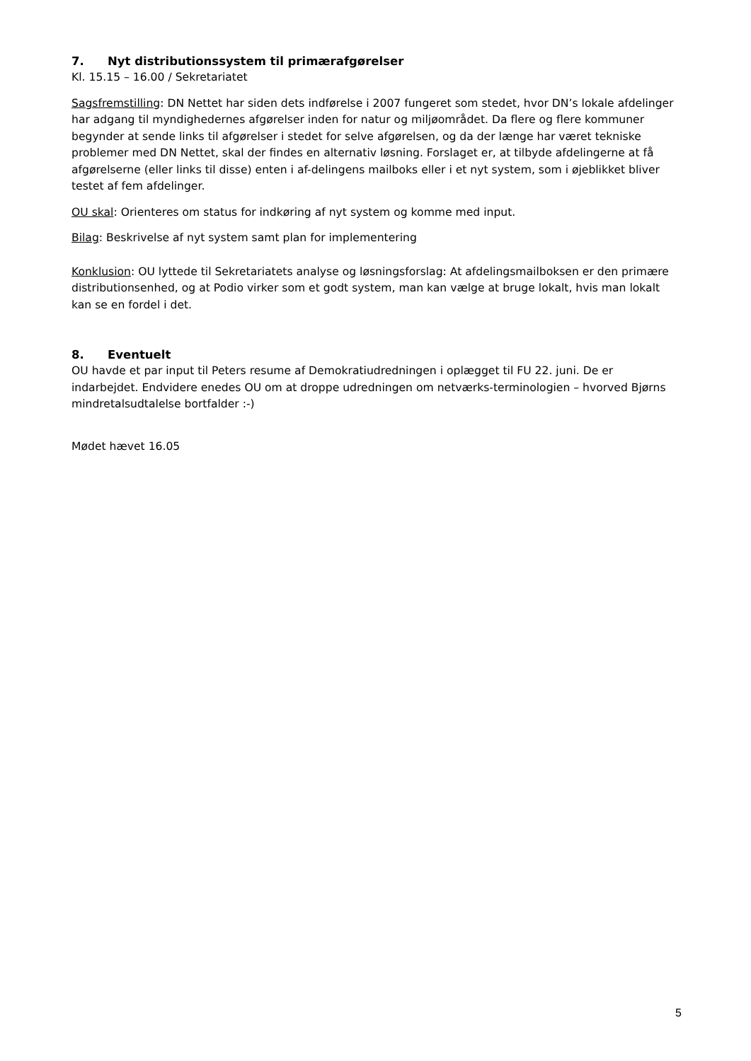7. Nyt distributionssystem til primærafgørelser
Kl. 15.15 – 16.00 / Sekretariatet
Sagsfremstilling: DN Nettet har siden dets indførelse i 2007 fungeret som stedet, hvor DN’s lokale afdelinger har adgang til myndighedernes afgørelser inden for natur og miljøområdet. Da flere og flere kommuner begynder at sende links til afgørelser i stedet for selve afgørelsen, og da der længe har været tekniske problemer med DN Nettet, skal der findes en alternativ løsning. Forslaget er, at tilbyde afdelingerne at få afgørelserne (eller links til disse) enten i af-delingens mailboks eller i et nyt system, som i øjeblikket bliver testet af fem afdelinger.
OU skal: Orienteres om status for indkøring af nyt system og komme med input.
Bilag: Beskrivelse af nyt system samt plan for implementering
Konklusion: OU lyttede til Sekretariatets analyse og løsningsforslag: At afdelingsmailboksen er den primære distributionsenhed, og at Podio virker som et godt system, man kan vælge at bruge lokalt, hvis man lokalt kan se en fordel i det.
8. Eventuelt
OU havde et par input til Peters resume af Demokratiudredningen i oplægget til FU 22. juni. De er indarbejdet. Endvidere enedes OU om at droppe udredningen om netværks-terminologien – hvorved Bjørns mindretalsudtalelse bortfalder :-)
Mødet hævet 16.05
5